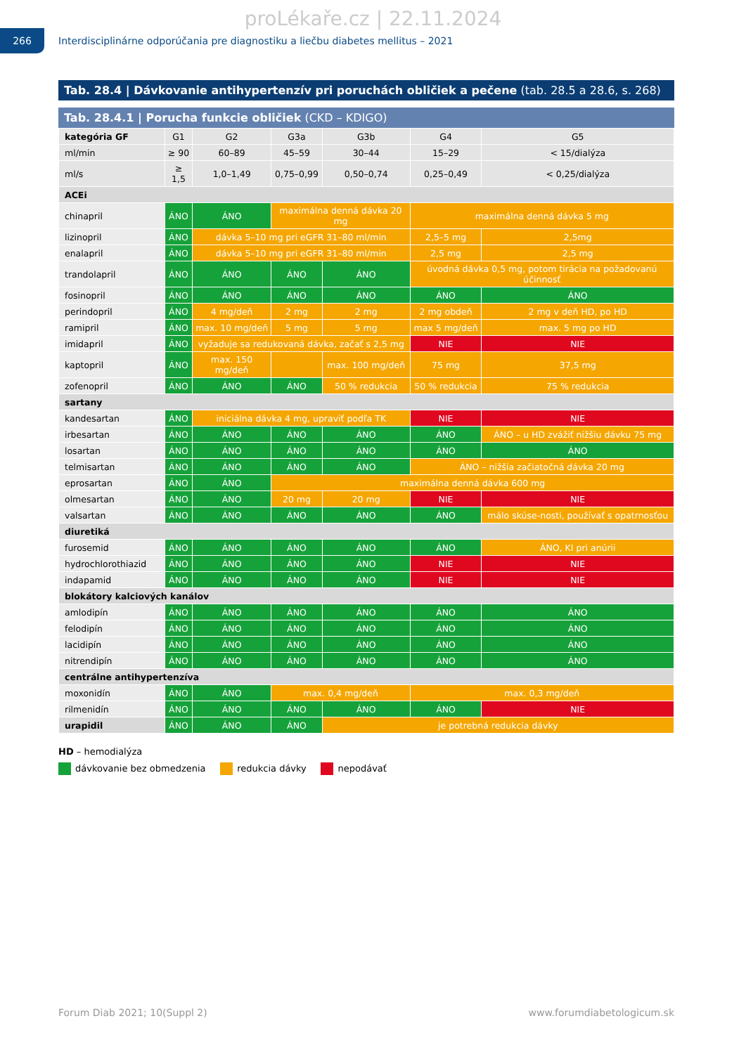proLékaře.cz | 22.11.2024
266
Interdisciplinárne odporúčania pre diagnostiku a liečbu diabetes mellitus – 2021
Tab. 28.4 | Dávkovanie antihypertenzív pri poruchách obličiek a pečene (tab. 28.5 a 28.6, s. 268)
Tab. 28.4.1 | Porucha funkcie obličiek (CKD – KDIGO)
| kategória GF | G1 | G2 | G3a | G3b | G4 | G5 |
| ml/min | ≥ 90 | 60–89 | 45–59 | 30–44 | 15–29 | < 15/dialýza |
| ml/s | ≥ 1,5 | 1,0–1,49 | 0,75–0,99 | 0,50–0,74 | 0,25–0,49 | < 0,25/dialýza |
| ACEi | | | | | | |
| chinapril | ÁNO | ÁNO | maximálna denná dávka 20 mg | | maximálna denná dávka 5 mg | |
| lizinopril | ÁNO | dávka 5–10 mg pri eGFR 31–80 ml/min | | | 2,5–5 mg | 2,5mg |
| enalapril | ÁNO | dávka 5–10 mg pri eGFR 31–80 ml/min | | | 2,5 mg | 2,5 mg |
| trandolapril | ÁNO | ÁNO | ÁNO | ÁNO | úvodná dávka 0,5 mg, potom tirácia na požadovanú účinnosť | |
| fosinopril | ÁNO | ÁNO | ÁNO | ÁNO | ÁNO | ÁNO |
| perindopril | ÁNO | 4 mg/deň | 2 mg | 2 mg | 2 mg obdeň | 2 mg v deň HD, po HD |
| ramipril | ÁNO | max. 10 mg/deň | 5 mg | 5 mg | max 5 mg/deň | max. 5 mg po HD |
| imidapril | ÁNO | vyžaduje sa redukovaná dávka, začať s 2,5 mg | | | NIE | NIE |
| kaptopril | ÁNO | max. 150 mg/deň | | max. 100 mg/deň | 75 mg | 37,5 mg |
| zofenopril | ÁNO | ÁNO | ÁNO | 50 % redukcia | 50 % redukcia | 75 % redukcia |
| sartany | | | | | | |
| kandesartan | ÁNO | iniciálna dávka 4 mg, upraviť podľa TK | | | NIE | NIE |
| irbesartan | ÁNO | ÁNO | ÁNO | ÁNO | ÁNO | ÁNO – u HD zvážiť nižšiu dávku 75 mg |
| losartan | ÁNO | ÁNO | ÁNO | ÁNO | ÁNO | ÁNO |
| telmisartan | ÁNO | ÁNO | ÁNO | ÁNO | ÁNO – nižšia začiatočná dávka 20 mg | |
| eprosartan | ÁNO | ÁNO | maximálna denná dávka 600 mg | | | |
| olmesartan | ÁNO | ÁNO | 20 mg | 20 mg | NIE | NIE |
| valsartan | ÁNO | ÁNO | ÁNO | ÁNO | ÁNO | málo skúse-nosti, používať s opatrnosťou |
| diuretiká | | | | | | |
| furosemid | ÁNO | ÁNO | ÁNO | ÁNO | ÁNO | ÁNO, KI pri anúrii |
| hydrochlorothiazid | ÁNO | ÁNO | ÁNO | ÁNO | NIE | NIE |
| indapamid | ÁNO | ÁNO | ÁNO | ÁNO | NIE | NIE |
| blokátory kalciových kanálov | | | | | | |
| amlodipín | ÁNO | ÁNO | ÁNO | ÁNO | ÁNO | ÁNO |
| felodipín | ÁNO | ÁNO | ÁNO | ÁNO | ÁNO | ÁNO |
| lacidipín | ÁNO | ÁNO | ÁNO | ÁNO | ÁNO | ÁNO |
| nitrendipín | ÁNO | ÁNO | ÁNO | ÁNO | ÁNO | ÁNO |
| centrálne antihypertenzíva | | | | | | |
| moxonidín | ÁNO | ÁNO | max. 0,4 mg/deň | | max. 0,3 mg/deň | |
| rilmenidín | ÁNO | ÁNO | ÁNO | ÁNO | ÁNO | NIE |
| urapidil | ÁNO | ÁNO | ÁNO | je potrebná redukcia dávky | | |
HD – hemodialýza
dávkovanie bez obmedzenia redukcia dávky nepodávať
Forum Diab 2021; 10(Suppl 2) www.forumdiabetologicum.sk